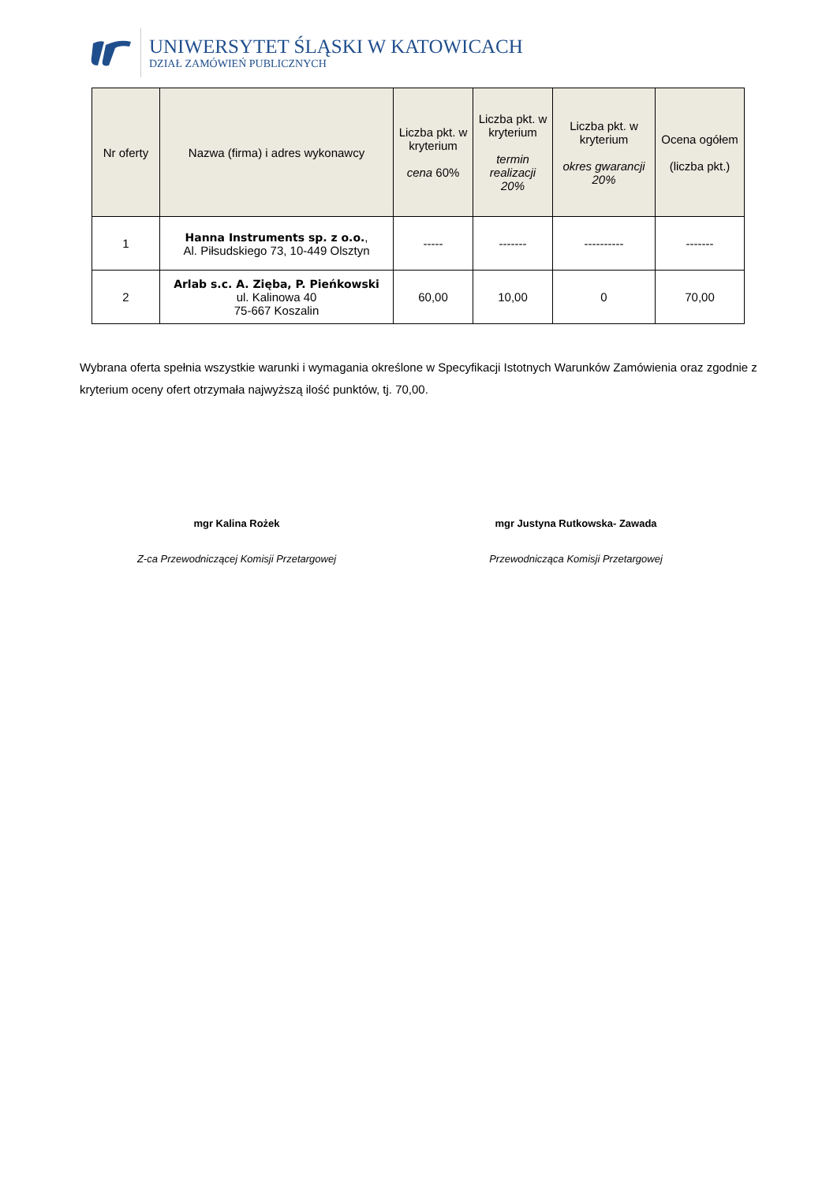UNIWERSYTET ŚLĄSKI W KATOWICACH
DZIAŁ ZAMÓWIEŃ PUBLICZNYCH
| Nr oferty | Nazwa (firma) i adres wykonawcy | Liczba pkt. w kryterium cena 60% | Liczba pkt. w kryterium termin realizacji 20% | Liczba pkt. w kryterium okres gwarancji 20% | Ocena ogółem (liczba pkt.) |
| --- | --- | --- | --- | --- | --- |
| 1 | Hanna Instruments sp. z o.o. , Al. Piłsudskiego 73, 10-449 Olsztyn | ----- | ------- | ---------- | ------- |
| 2 | Arlab s.c. A. Zięba, P. Pieńkowski ul. Kalinowa 40 75-667 Koszalin | 60,00 | 10,00 | 0 | 70,00 |
Wybrana oferta spełnia wszystkie warunki i wymagania określone w Specyfikacji Istotnych Warunków Zamówienia oraz zgodnie z kryterium oceny ofert otrzymała najwyższą ilość punktów, tj. 70,00.
mgr Kalina Rożek
Z-ca Przewodniczącej Komisji Przetargowej
mgr Justyna Rutkowska- Zawada
Przewodnicząca Komisji Przetargowej